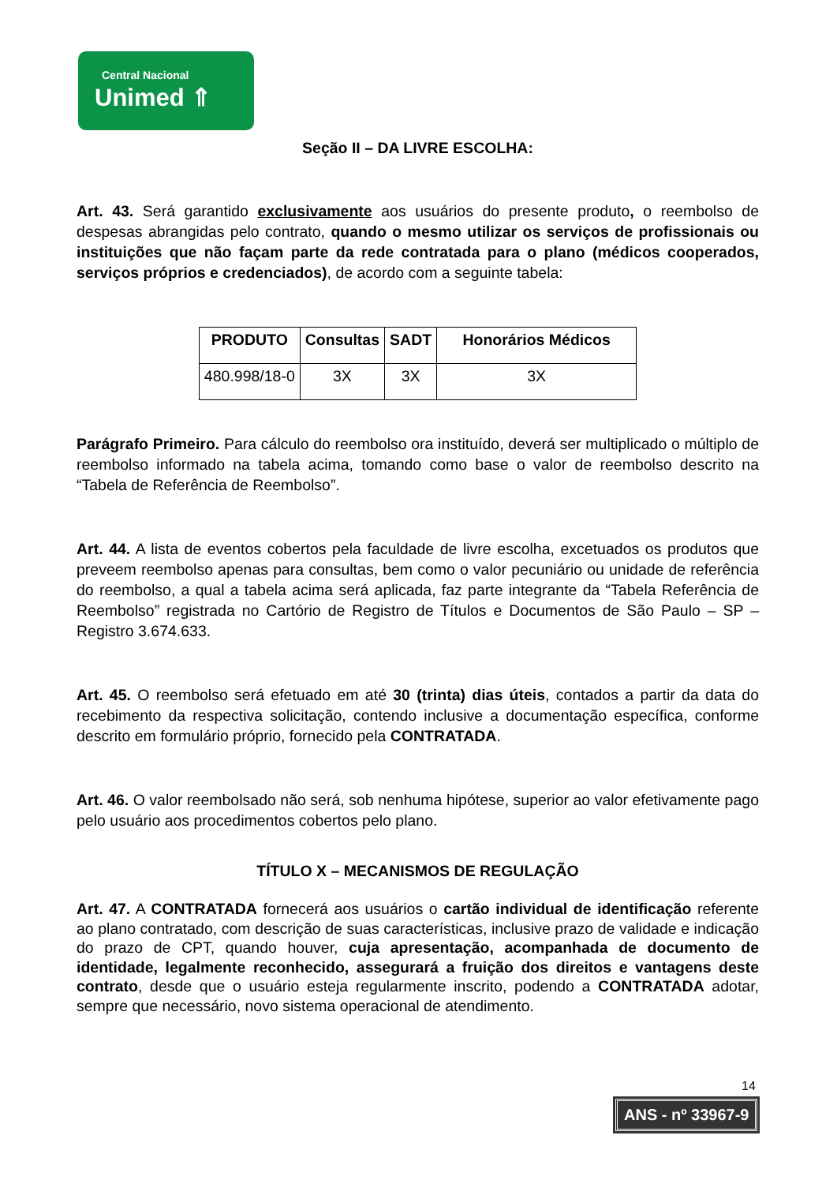Central Nacional
Unimed ⇑
Seção II – DA LIVRE ESCOLHA:
Art. 43. Será garantido exclusivamente aos usuários do presente produto, o reembolso de despesas abrangidas pelo contrato, quando o mesmo utilizar os serviços de profissionais ou instituições que não façam parte da rede contratada para o plano (médicos cooperados, serviços próprios e credenciados), de acordo com a seguinte tabela:
| PRODUTO | Consultas | SADT | Honorários Médicos |
| --- | --- | --- | --- |
| 480.998/18-0 | 3X | 3X | 3X |
Parágrafo Primeiro. Para cálculo do reembolso ora instituído, deverá ser multiplicado o múltiplo de reembolso informado na tabela acima, tomando como base o valor de reembolso descrito na “Tabela de Referência de Reembolso”.
Art. 44. A lista de eventos cobertos pela faculdade de livre escolha, excetuados os produtos que preveem reembolso apenas para consultas, bem como o valor pecuniário ou unidade de referência do reembolso, a qual a tabela acima será aplicada, faz parte integrante da “Tabela Referência de Reembolso” registrada no Cartório de Registro de Títulos e Documentos de São Paulo – SP – Registro 3.674.633.
Art. 45. O reembolso será efetuado em até 30 (trinta) dias úteis, contados a partir da data do recebimento da respectiva solicitação, contendo inclusive a documentação específica, conforme descrito em formulário próprio, fornecido pela CONTRATADA.
Art. 46. O valor reembolsado não será, sob nenhuma hipótese, superior ao valor efetivamente pago pelo usuário aos procedimentos cobertos pelo plano.
TÍTULO X – MECANISMOS DE REGULAÇÃO
Art. 47. A CONTRATADA fornecerá aos usuários o cartão individual de identificação referente ao plano contratado, com descrição de suas características, inclusive prazo de validade e indicação do prazo de CPT, quando houver, cuja apresentação, acompanhada de documento de identidade, legalmente reconhecido, assegurará a fruição dos direitos e vantagens deste contrato, desde que o usuário esteja regularmente inscrito, podendo a CONTRATADA adotar, sempre que necessário, novo sistema operacional de atendimento.
14
ANS - nº 33967-9